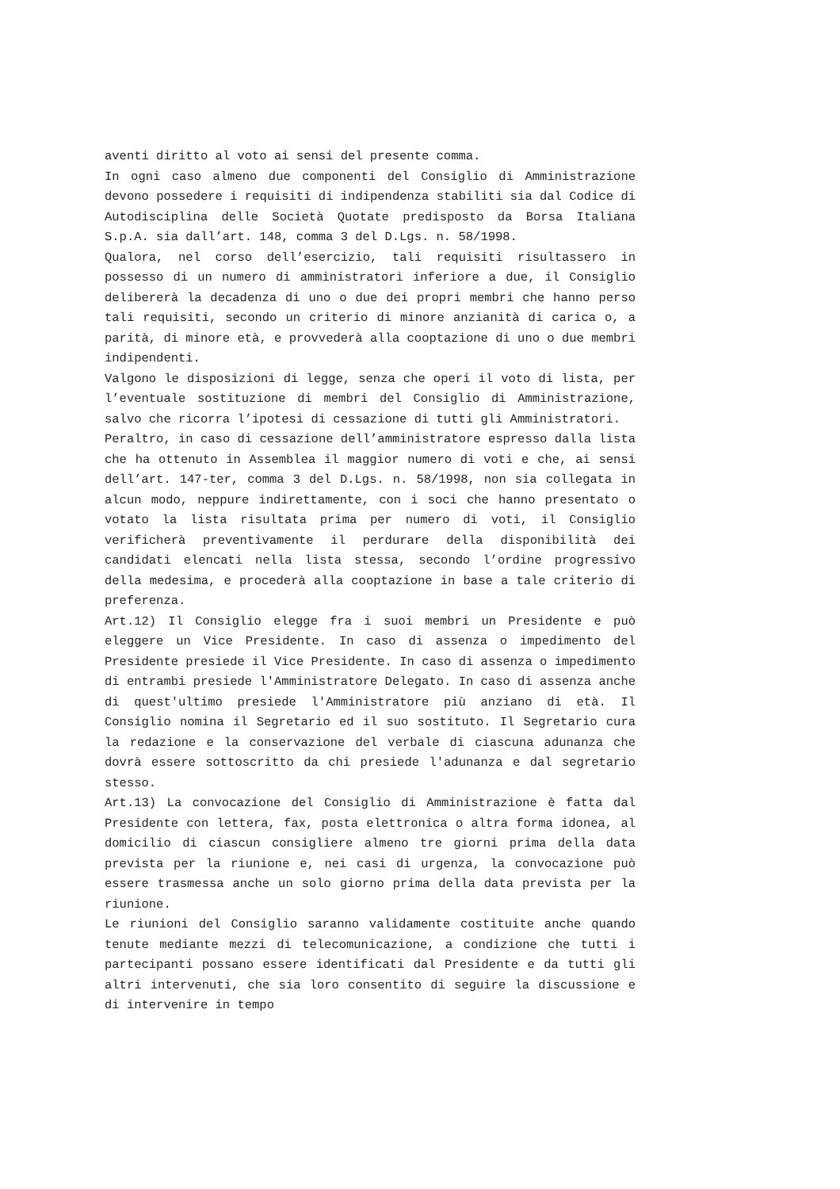aventi diritto al voto ai sensi del presente comma.
In ogni caso almeno due componenti del Consiglio di Amministrazione devono possedere i requisiti di indipendenza stabiliti sia dal Codice di Autodisciplina delle Società Quotate predisposto da Borsa Italiana S.p.A. sia dall’art. 148, comma 3 del D.Lgs. n. 58/1998.
Qualora, nel corso dell’esercizio, tali requisiti risultassero in possesso di un numero di amministratori inferiore a due, il Consiglio delibererà la decadenza di uno o due dei propri membri che hanno perso tali requisiti, secondo un criterio di minore anzianità di carica o, a parità, di minore età, e provvederà alla cooptazione di uno o due membri indipendenti.
Valgono le disposizioni di legge, senza che operi il voto di lista, per l’eventuale sostituzione di membri del Consiglio di Amministrazione, salvo che ricorra l’ipotesi di cessazione di tutti gli Amministratori.
Peraltro, in caso di cessazione dell’amministratore espresso dalla lista che ha ottenuto in Assemblea il maggior numero di voti e che, ai sensi dell’art. 147-ter, comma 3 del D.Lgs. n. 58/1998, non sia collegata in alcun modo, neppure indirettamente, con i soci che hanno presentato o votato la lista risultata prima per numero di voti, il Consiglio verificherà preventivamente il perdurare della disponibilità dei candidati elencati nella lista stessa, secondo l’ordine progressivo della medesima, e procederà alla cooptazione in base a tale criterio di preferenza.
Art.12) Il Consiglio elegge fra i suoi membri un Presidente e può eleggere un Vice Presidente. In caso di assenza o impedimento del Presidente presiede il Vice Presidente. In caso di assenza o impedimento di entrambi presiede l'Amministratore Delegato. In caso di assenza anche di quest'ultimo presiede l'Amministratore più anziano di età. Il Consiglio nomina il Segretario ed il suo sostituto. Il Segretario cura la redazione e la conservazione del verbale di ciascuna adunanza che dovrà essere sottoscritto da chi presiede l'adunanza e dal segretario stesso.
Art.13) La convocazione del Consiglio di Amministrazione è fatta dal Presidente con lettera, fax, posta elettronica o altra forma idonea, al domicilio di ciascun consigliere almeno tre giorni prima della data prevista per la riunione e, nei casi di urgenza, la convocazione può essere trasmessa anche un solo giorno prima della data prevista per la riunione.
Le riunioni del Consiglio saranno validamente costituite anche quando tenute mediante mezzi di telecomunicazione, a condizione che tutti i partecipanti possano essere identificati dal Presidente e da tutti gli altri intervenuti, che sia loro consentito di seguire la discussione e di intervenire in tempo